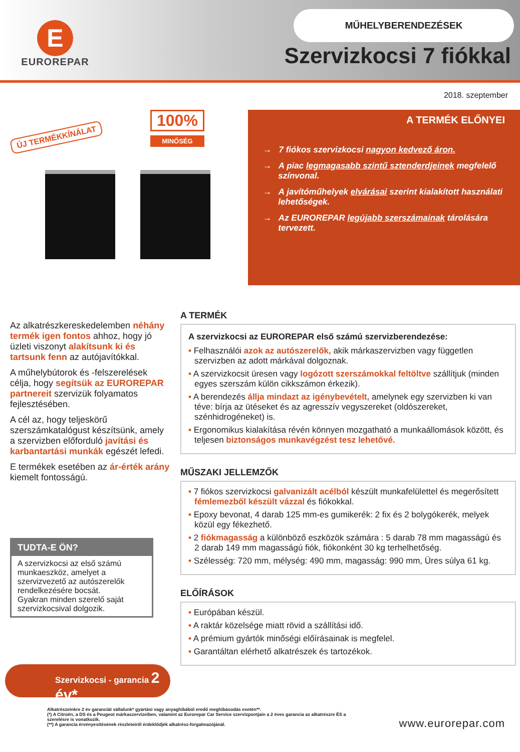E
EUROREPAR
MŰHELYBERENDEZÉSEK
Szervizkocsi 7 fiókkal
2018. szeptember
ÚJ TERMÉKKÍNÁLAT
100%
MINŐSÉG
A TERMÉK ELŐNYEI
→ 7 fiókos szervizkocsi nagyon kedvező áron.
→ A piac legmagasabb szintű sztenderdjeinek megfelelő színvonal.
→ A javítóműhelyek elvárásai szerint kialakított használati lehetőségek.
→ Az EUROREPAR legújabb szerszámainak tárolására tervezett.
Az alkatrészkereskedelemben néhány termék igen fontos ahhoz, hogy jó üzleti viszonyt alakítsunk ki és tartsunk fenn az autójavítókkal.
A műhelybútorok és -felszerelések célja, hogy segítsük az EUROREPAR partnereit szervizük folyamatos fejlesztésében.
A cél az, hogy teljeskörű szerszámkatalógust készítsünk, amely a szervizben előforduló javítási és karbantartási munkák egészét lefedi.
E termékek esetében az ár-érték arány kiemelt fontosságú.
TUDTA-E ÖN?
A szervizkocsi az első számú munkaeszköz, amelyet a szervizvezető az autószerelők rendelkezésére bocsát.
Gyakran minden szerelő saját szervizkocsival dolgozik.
A TERMÉK
A szervizkocsi az EUROREPAR első számú szervizberendezése:
• Felhasználói azok az autószerelők, akik márkaszervizben vagy független szervizben az adott márkával dolgoznak.
• A szervizkocsit üresen vagy logózott szerszámokkal feltöltve szállítjuk (minden egyes szerszám külön cikkszámon érkezik).
• A berendezés állja mindazt az igénybevételt, amelynek egy szervizben ki van téve: bírja az ütéseket és az agresszív vegyszereket (oldószereket, szénhidrogéneket) is.
• Ergonomikus kialakítása révén könnyen mozgatható a munkaállomások között, és teljesen biztonságos munkavégzést tesz lehetővé.
MŰSZAKI JELLEMZŐK
• 7 fiókos szervizkocsi galvanizált acélból készült munkafelülettel és megerősített fémlemezből készült vázzal és fiókokkal.
• Epoxy bevonat, 4 darab 125 mm-es gumikerék: 2 fix és 2 bolygókerék, melyek közül egy fékezhető.
• 2 fiókmagasság a különböző eszközök számára : 5 darab 78 mm magasságú és 2 darab 149 mm magasságú fiók, fiókonként 30 kg terhelhetőség.
• Szélesség: 720 mm, mélység: 490 mm, magasság: 990 mm, Üres súlya 61 kg.
ELŐÍRÁSOK
• Európában készül.
• A raktár közelsége miatt rövid a szállítási idő.
• A prémium gyártók minőségi előírásainak is megfelel.
• Garantáltan elérhető alkatrészek és tartozékok.
Szervizkocsi - garancia 2 év*
Alkatrészeinkre 2 év garanciát vállalunk* gyártási vagy anyaghibából eredő meghibásodás esetén**.
(*) A Citroën, a DS és a Peugeot márkaszervizeiben, valamint az Eurorepar Car Service szervizpontjain a 2 éves garancia az alkatrészre ÉS a szerelésre is vonatkozik.
(**) A garancia érvényesítésének részleteiről érdeklődjék alkatrész-forgalmazójánál.
www.eurorepar.com